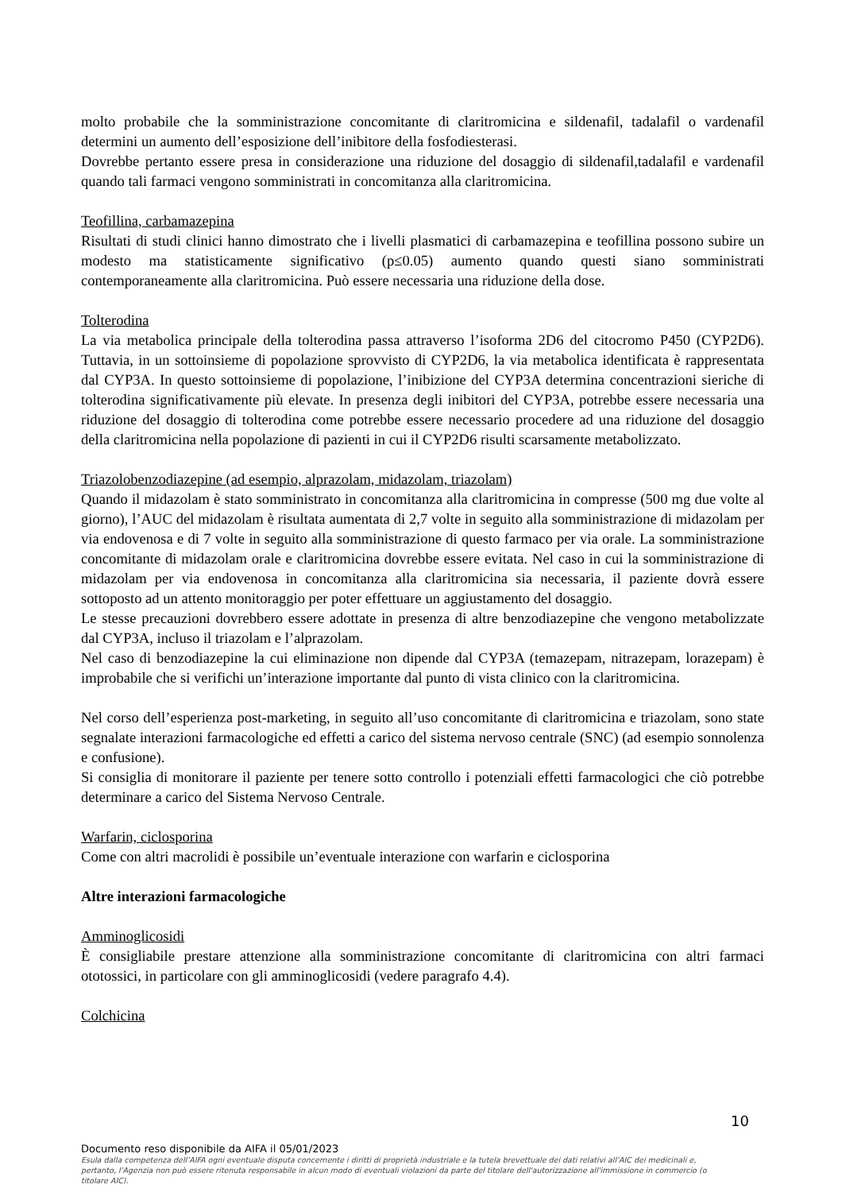molto probabile che la somministrazione concomitante di claritromicina e sildenafil, tadalafil o vardenafil determini un aumento dell’esposizione dell’inibitore della fosfodiesterasi.
Dovrebbe pertanto essere presa in considerazione una riduzione del dosaggio di sildenafil,tadalafil e vardenafil quando tali farmaci vengono somministrati in concomitanza alla claritromicina.
Teofillina, carbamazepina
Risultati di studi clinici hanno dimostrato che i livelli plasmatici di carbamazepina e teofillina possono subire un modesto ma statisticamente significativo (p≤0.05) aumento quando questi siano somministrati contemporaneamente alla claritromicina. Può essere necessaria una riduzione della dose.
Tolterodina
La via metabolica principale della tolterodina passa attraverso l’isoforma 2D6 del citocromo P450 (CYP2D6). Tuttavia, in un sottoinsieme di popolazione sprovvisto di CYP2D6, la via metabolica identificata è rappresentata dal CYP3A. In questo sottoinsieme di popolazione, l’inibizione del CYP3A determina concentrazioni sieriche di tolterodina significativamente più elevate. In presenza degli inibitori del CYP3A, potrebbe essere necessaria una riduzione del dosaggio di tolterodina come potrebbe essere necessario procedere ad una riduzione del dosaggio della claritromicina nella popolazione di pazienti in cui il CYP2D6 risulti scarsamente metabolizzato.
Triazolobenzodiazepine (ad esempio, alprazolam, midazolam, triazolam)
Quando il midazolam è stato somministrato in concomitanza alla claritromicina in compresse (500 mg due volte al giorno), l’AUC del midazolam è risultata aumentata di 2,7 volte in seguito alla somministrazione di midazolam per via endovenosa e di 7 volte in seguito alla somministrazione di questo farmaco per via orale. La somministrazione concomitante di midazolam orale e claritromicina dovrebbe essere evitata. Nel caso in cui la somministrazione di midazolam per via endovenosa in concomitanza alla claritromicina sia necessaria, il paziente dovrà essere sottoposto ad un attento monitoraggio per poter effettuare un aggiustamento del dosaggio.
Le stesse precauzioni dovrebbero essere adottate in presenza di altre benzodiazepine che vengono metabolizzate dal CYP3A, incluso il triazolam e l’alprazolam.
Nel caso di benzodiazepine la cui eliminazione non dipende dal CYP3A (temazepam, nitrazepam, lorazepam) è improbabile che si verifichi un’interazione importante dal punto di vista clinico con la claritromicina.
Nel corso dell’esperienza post-marketing, in seguito all’uso concomitante di claritromicina e triazolam, sono state segnalate interazioni farmacologiche ed effetti a carico del sistema nervoso centrale (SNC) (ad esempio sonnolenza e confusione).
Si consiglia di monitorare il paziente per tenere sotto controllo i potenziali effetti farmacologici che ciò potrebbe determinare a carico del Sistema Nervoso Centrale.
Warfarin, ciclosporina
Come con altri macrolidi è possibile un’eventuale interazione con warfarin e ciclosporina
Altre interazioni farmacologiche
Amminoglicosidi
È consigliabile prestare attenzione alla somministrazione concomitante di claritromicina con altri farmaci ototossici, in particolare con gli amminoglicosidi (vedere paragrafo 4.4).
Colchicina
10
Documento reso disponibile da AIFA il 05/01/2023
Esula dalla competenza dell’AIFA ogni eventuale disputa concernente i diritti di proprietà industriale e la tutela brevettuale dei dati relativi all’AIC dei medicinali e, pertanto, l’Agenzia non può essere ritenuta responsabile in alcun modo di eventuali violazioni da parte del titolare dell'autorizzazione all'immissione in commercio (o titolare AIC).